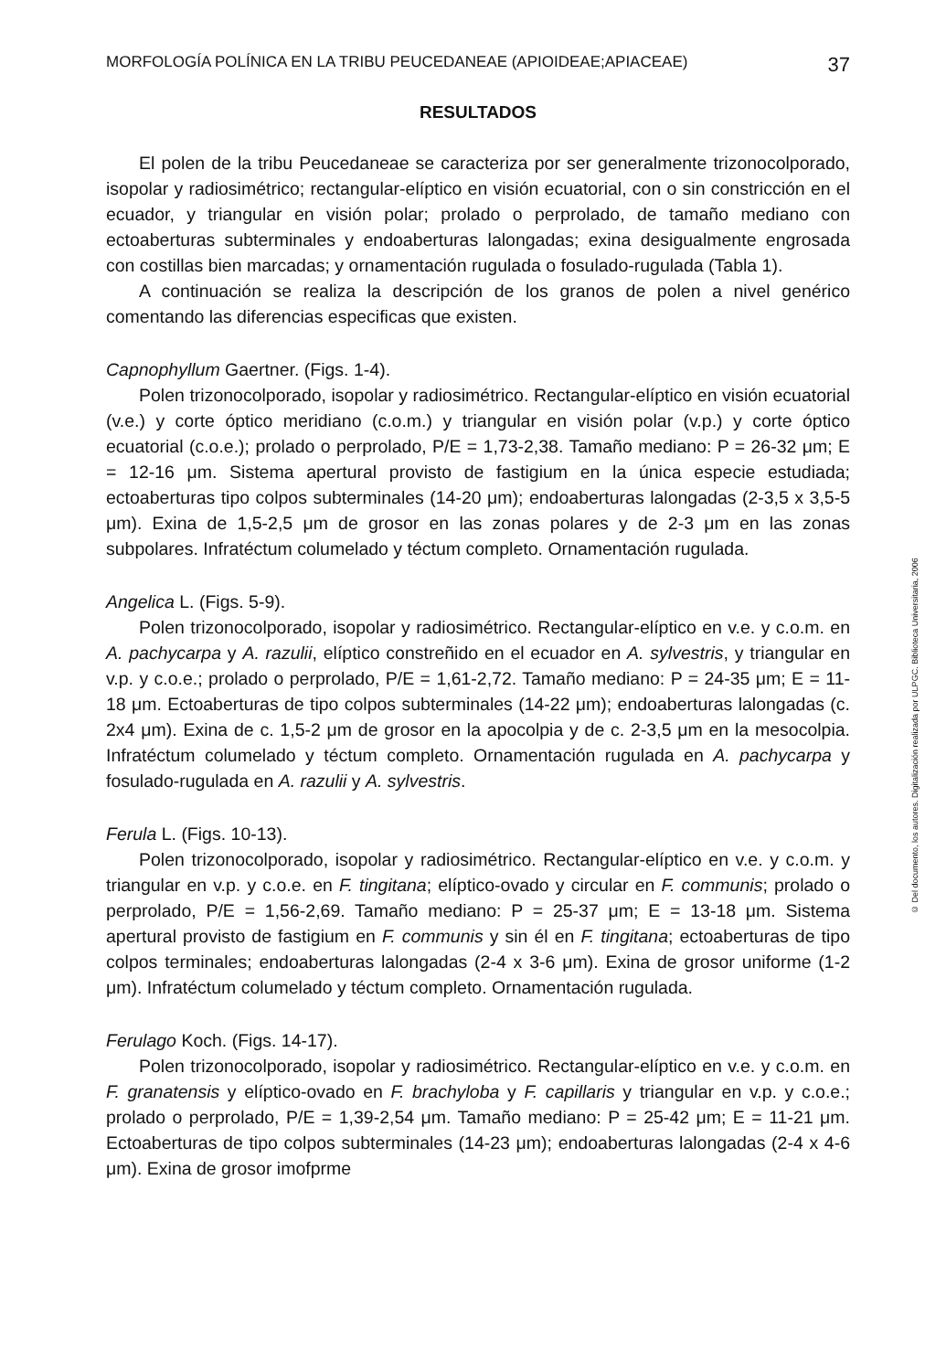MORFOLOGÍA POLÍNICA EN LA TRIBU PEUCEDANEAE (APIOIDEAE;APIACEAE) 37
RESULTADOS
El polen de la tribu Peucedaneae se caracteriza por ser generalmente trizonocolporado, isopolar y radiosimétrico; rectangular-elíptico en visión ecuatorial, con o sin constricción en el ecuador, y triangular en visión polar; prolado o perprolado, de tamaño mediano con ectoaberturas subterminales y endoaberturas lalongadas; exina desigualmente engrosada con costillas bien marcadas; y ornamentación rugulada o fosulado-rugulada (Tabla 1).
A continuación se realiza la descripción de los granos de polen a nivel genérico comentando las diferencias especificas que existen.
Capnophyllum Gaertner. (Figs. 1-4).
Polen trizonocolporado, isopolar y radiosimétrico. Rectangular-elíptico en visión ecuatorial (v.e.) y corte óptico meridiano (c.o.m.) y triangular en visión polar (v.p.) y corte óptico ecuatorial (c.o.e.); prolado o perprolado, P/E = 1,73-2,38. Tamaño mediano: P = 26-32 μm; E = 12-16 μm. Sistema apertural provisto de fastigium en la única especie estudiada; ectoaberturas tipo colpos subterminales (14-20 μm); endoaberturas lalongadas (2-3,5 x 3,5-5 μm). Exina de 1,5-2,5 μm de grosor en las zonas polares y de 2-3 μm en las zonas subpolares. Infratéctum columelado y téctum completo. Ornamentación rugulada.
Angelica L. (Figs. 5-9).
Polen trizonocolporado, isopolar y radiosimétrico. Rectangular-elíptico en v.e. y c.o.m. en A. pachycarpa y A. razulii, elíptico constreñido en el ecuador en A. sylvestris, y triangular en v.p. y c.o.e.; prolado o perprolado, P/E = 1,61-2,72. Tamaño mediano: P = 24-35 μm; E = 11-18 μm. Ectoaberturas de tipo colpos subterminales (14-22 μm); endoaberturas lalongadas (c. 2x4 μm). Exina de c. 1,5-2 μm de grosor en la apocolpia y de c. 2-3,5 μm en la mesocolpia. Infratéctum columelado y téctum completo. Ornamentación rugulada en A. pachycarpa y fosulado-rugulada en A. razulii y A. sylvestris.
Ferula L. (Figs. 10-13).
Polen trizonocolporado, isopolar y radiosimétrico. Rectangular-elíptico en v.e. y c.o.m. y triangular en v.p. y c.o.e. en F. tingitana; elíptico-ovado y circular en F. communis; prolado o perprolado, P/E = 1,56-2,69. Tamaño mediano: P = 25-37 μm; E = 13-18 μm. Sistema apertural provisto de fastigium en F. communis y sin él en F. tingitana; ectoaberturas de tipo colpos terminales; endoaberturas lalongadas (2-4 x 3-6 μm). Exina de grosor uniforme (1-2 μm). Infratéctum columelado y téctum completo. Ornamentación rugulada.
Ferulago Koch. (Figs. 14-17).
Polen trizonocolporado, isopolar y radiosimétrico. Rectangular-elíptico en v.e. y c.o.m. en F. granatensis y elíptico-ovado en F. brachyloba y F. capillaris y triangular en v.p. y c.o.e.; prolado o perprolado, P/E = 1,39-2,54 μm. Tamaño mediano: P = 25-42 μm; E = 11-21 μm. Ectoaberturas de tipo colpos subterminales (14-23 μm); endoaberturas lalongadas (2-4 x 4-6 μm). Exina de grosor imofprme
© Del documento, los autores. Digitalización realizada por ULPGC. Biblioteca Universitaria, 2006